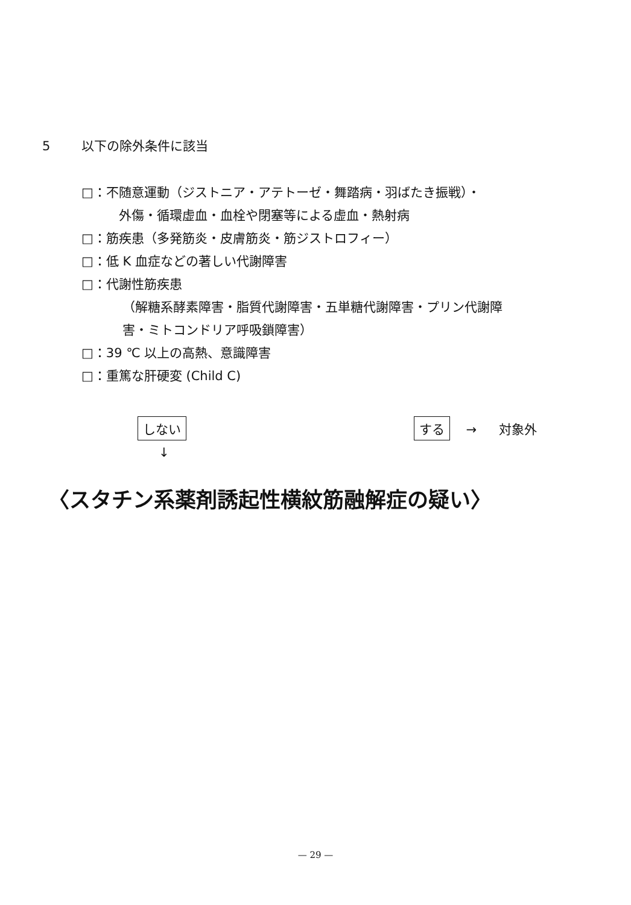5 以下の除外条件に該当
□：不随意運動（ジストニア・アテトーゼ・舞踏病・羽ばたき振戦）・
外傷・循環虚血・血栓や閉塞等による虚血・熱射病
□：筋疾患（多発筋炎・皮膚筋炎・筋ジストロフィー）
□：低 K 血症などの著しい代謝障害
□：代謝性筋疾患
（解糖系酵素障害・脂質代謝障害・五単糖代謝障害・プリン代謝障
害・ミトコンドリア呼吸鎖障害）
□：39 ℃ 以上の高熱、意識障害
□：重篤な肝硬変 (Child C)
しない する → 対象外
↓
〈スタチン系薬剤誘起性横紋筋融解症の疑い〉
— 29 —